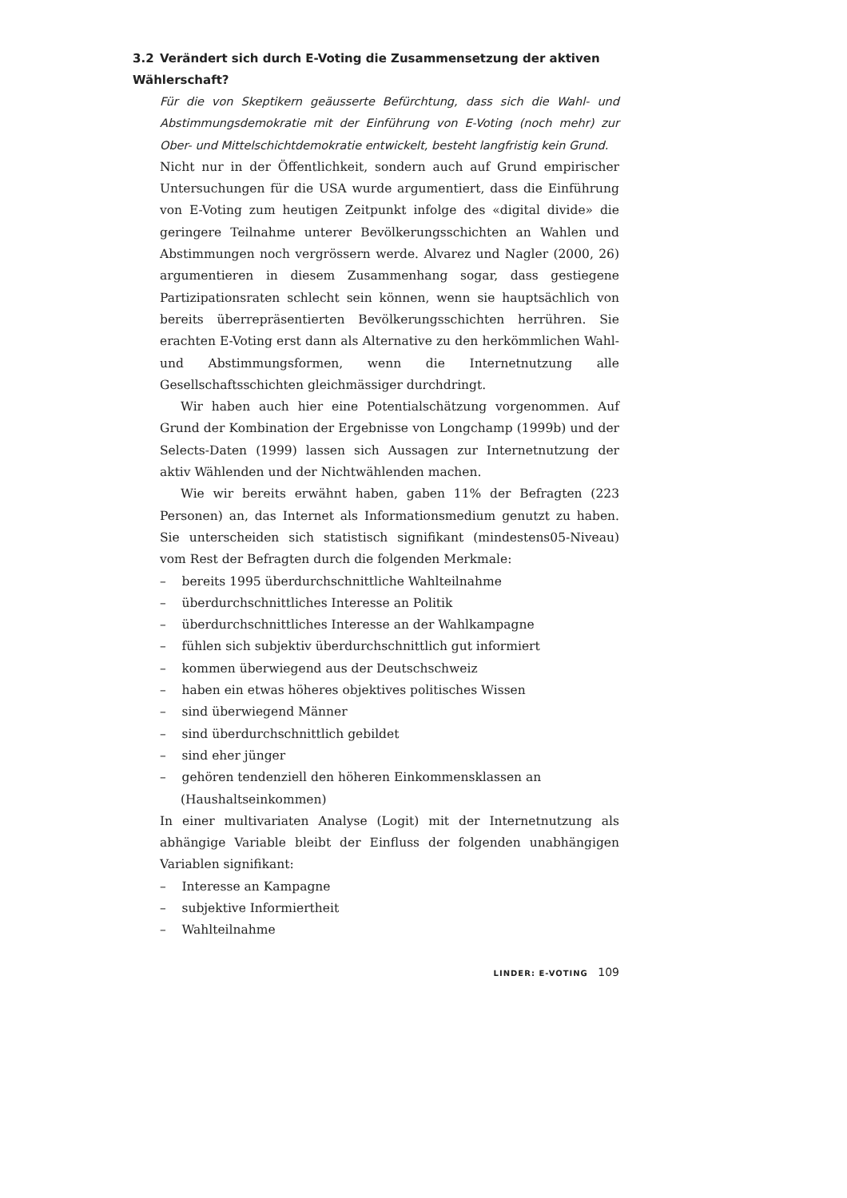3.2 Verändert sich durch E-Voting die Zusammensetzung der aktiven Wählerschaft?
Für die von Skeptikern geäusserte Befürchtung, dass sich die Wahl- und Abstimmungsdemokratie mit der Einführung von E-Voting (noch mehr) zur Ober- und Mittelschichtdemokratie entwickelt, besteht langfristig kein Grund.
Nicht nur in der Öffentlichkeit, sondern auch auf Grund empirischer Untersuchungen für die USA wurde argumentiert, dass die Einführung von E-Voting zum heutigen Zeitpunkt infolge des «digital divide» die geringere Teilnahme unterer Bevölkerungsschichten an Wahlen und Abstimmungen noch vergrössern werde. Alvarez und Nagler (2000, 26) argumentieren in diesem Zusammenhang sogar, dass gestiegene Partizipationsraten schlecht sein können, wenn sie hauptsächlich von bereits überrepräsentierten Bevölkerungsschichten herrühren. Sie erachten E-Voting erst dann als Alternative zu den herkömmlichen Wahl- und Abstimmungsformen, wenn die Internetnutzung alle Gesellschaftsschichten gleichmässiger durchdringt.
Wir haben auch hier eine Potentialschätzung vorgenommen. Auf Grund der Kombination der Ergebnisse von Longchamp (1999b) und der Selects-Daten (1999) lassen sich Aussagen zur Internetnutzung der aktiv Wählenden und der Nichtwählenden machen.
Wie wir bereits erwähnt haben, gaben 11% der Befragten (223 Personen) an, das Internet als Informationsmedium genutzt zu haben. Sie unterscheiden sich statistisch signifikant (mindestens05-Niveau) vom Rest der Befragten durch die folgenden Merkmale:
– bereits 1995 überdurchschnittliche Wahlteilnahme
– überdurchschnittliches Interesse an Politik
– überdurchschnittliches Interesse an der Wahlkampagne
– fühlen sich subjektiv überdurchschnittlich gut informiert
– kommen überwiegend aus der Deutschschweiz
– haben ein etwas höheres objektives politisches Wissen
– sind überwiegend Männer
– sind überdurchschnittlich gebildet
– sind eher jünger
– gehören tendenziell den höheren Einkommensklassen an (Haushaltseinkommen)
In einer multivariaten Analyse (Logit) mit der Internetnutzung als abhängige Variable bleibt der Einfluss der folgenden unabhängigen Variablen signifikant:
– Interesse an Kampagne
– subjektive Informiertheit
– Wahlteilnahme
LINDER: E-VOTING 109